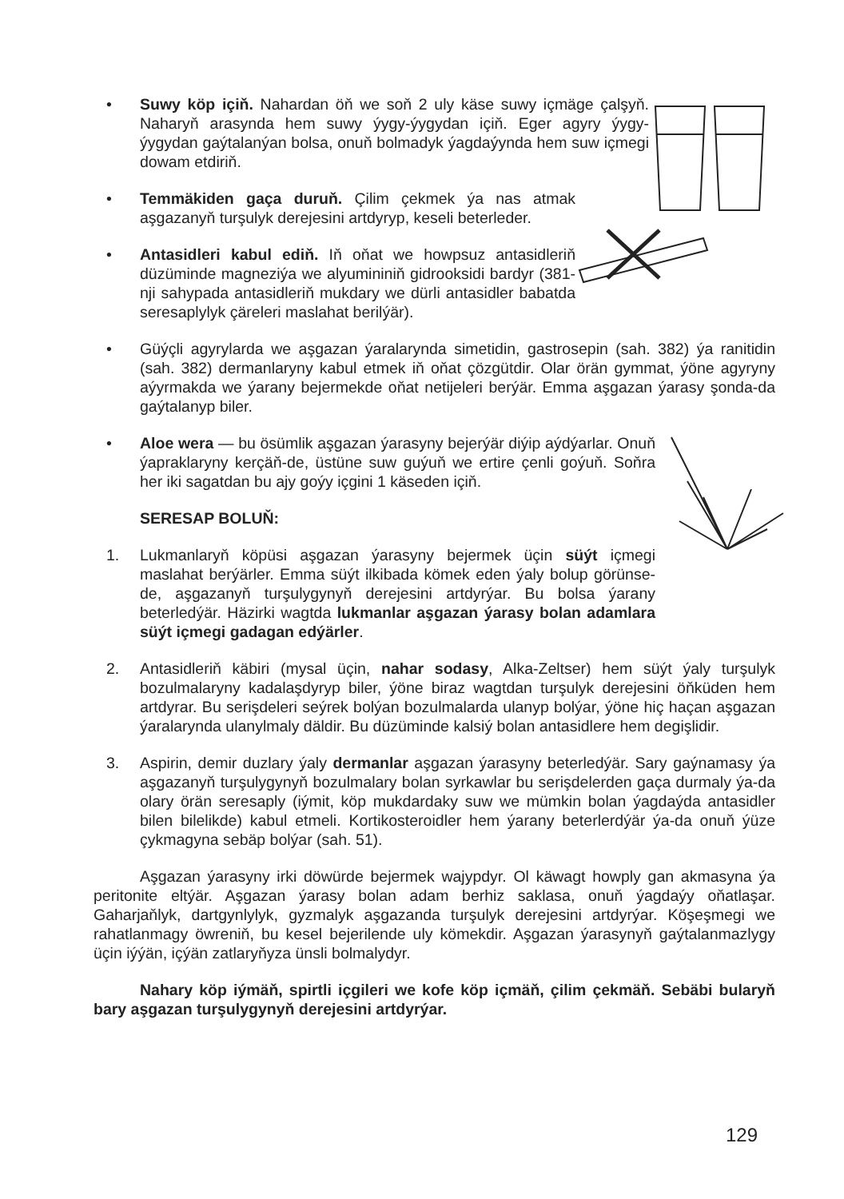• Suwy köp içiň. Nahardan öň we soň 2 uly käse suwy içmäge çalşyň. Naharyň arasynda hem suwy ýygy-ýygydan içiň. Eger agyry ýygy-ýygydan gaýtalanýan bolsa, onuň bolmadyk ýagdaýynda hem suw içmegi dowam etdiriň.
• Temmäkiden gaça duruň. Çilim çekmek ýa nas atmak aşgazanyň turşulyk derejesini artdyryp, keseli beterleder.
• Antasidleri kabul ediň. Iň oňat we howpsuz antasidleriň düzüminde magneziýa we alyumininiň gidrooksidi bardyr (381-nji sahypada antasidleriň mukdary we dürli antasidler babatda seresaplylyk çäreleri maslahat berilýär).
• Güýçli agyrylarda we aşgazan ýaralarynda simetidin, gastrosepin (sah. 382) ýa ranitidin (sah. 382) dermanlaryny kabul etmek iň oňat çözgütdir. Olar örän gymmat, ýöne agyryny aýyrmakda we ýarany bejermekde oňat netijeleri berýär. Emma aşgazan ýarasy şonda-da gaýtalanyp biler.
• Aloe wera — bu ösümlik aşgazan ýarasyny bejerýär diýip aýdýarlar. Onuň ýapraklaryny kerçäň-de, üstüne suw guýuň we ertire çenli goýuň. Soňra her iki sagatdan bu ajy goýy içgini 1 käseden içiň.
SERESAP BOLUŇ:
1. Lukmanlaryň köpüsi aşgazan ýarasyny bejermek üçin süýt içmegi maslahat berýärler. Emma süýt ilkibada kömek eden ýaly bolup görünse-de, aşgazanyň turşulygynyň derejesini artdyrýar. Bu bolsa ýarany beterledýär. Häzirki wagtda lukmanlar aşgazan ýarasy bolan adamlara süýt içmegi gadagan edýärler.
2. Antasidleriň käbiri (mysal üçin, nahar sodasy, Alka-Zeltser) hem süýt ýaly turşulyk bozulmalaryny kadalaşdyryp biler, ýöne biraz wagtdan turşulyk derejesini öňküden hem artdyrar. Bu serişdeleri seýrek bolýan bozulmalarda ulanyp bolýar, ýöne hiç haçan aşgazan ýaralarynda ulanylmaly däldir. Bu düzüminde kalsiý bolan antasidlere hem degişlidir.
3. Aspirin, demir duzlary ýaly dermanlar aşgazan ýarasyny beterledýär. Sary gaýnamasy ýa aşgazanyň turşulygynyň bozulmalary bolan syrkawlar bu serişdelerden gaça durmaly ýa-da olary örän seresaply (iýmit, köp mukdardaky suw we mümkin bolan ýagdaýda antasidler bilen bilelikde) kabul etmeli. Kortikosteroidler hem ýarany beterlerdýär ýa-da onuň ýüze çykmagyna sebäp bolýar (sah. 51).
Aşgazan ýarasyny irki döwürde bejermek wajypdyr. Ol käwagt howply gan akmasyna ýa peritonite eltýär. Aşgazan ýarasy bolan adam berhiz saklasa, onuň ýagdaýy oňatlaşar. Gaharjaňlyk, dartgynlylyk, gyzmalyk aşgazanda turşulyk derejesini artdyrýar. Köşeşmegi we rahatlanmagy öwreniň, bu kesel bejerilende uly kömekdir. Aşgazan ýarasynyň gaýtalanmazlygy üçin iýýän, içýän zatlaryňyza ünsli bolmalydyr.
Nahary köp iýmäň, spirtli içgileri we kofe köp içmäň, çilim çekmäň. Sebäbi bularyň bary aşgazan turşulygynyň derejesini artdyrýar.
129